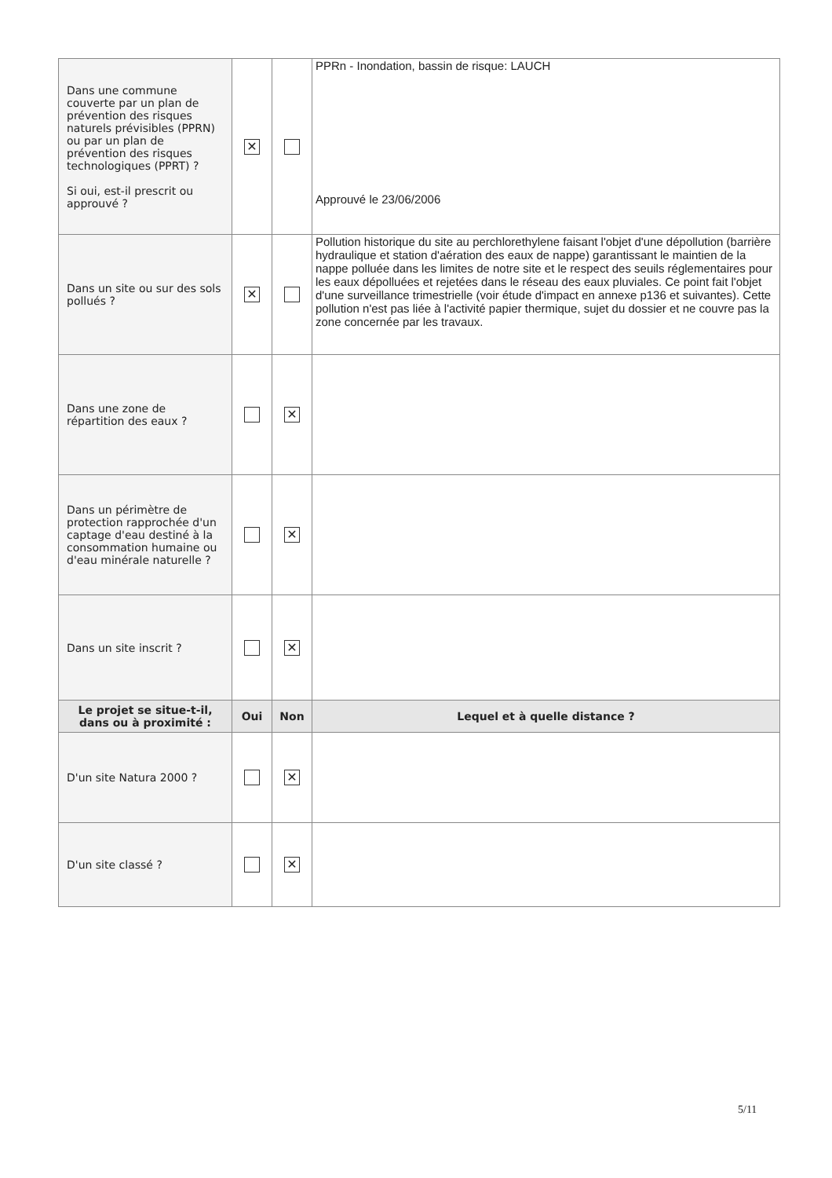| Dans une commune couverte par un plan de prévention des risques naturels prévisibles (PPRN) ou par un plan de prévention des risques technologiques (PPRT) ? Si oui, est-il prescrit ou approuvé ? | ✕ | | PPRn - Inondation, bassin de risque: LAUCH Approuvé le 23/06/2006 |
| Dans un site ou sur des sols pollués ? | ✕ | | Pollution historique du site au perchlorethylene faisant l'objet d'une dépollution (barrière hydraulique et station d'aération des eaux de nappe) garantissant le maintien de la nappe polluée dans les limites de notre site et le respect des seuils réglementaires pour les eaux dépolluées et rejetées dans le réseau des eaux pluviales. Ce point fait l'objet d'une surveillance trimestrielle (voir étude d'impact en annexe p136 et suivantes). Cette pollution n'est pas liée à l'activité papier thermique, sujet du dossier et ne couvre pas la zone concernée par les travaux. |
| Dans une zone de répartition des eaux ? | | ✕ | |
| Dans un périmètre de protection rapprochée d'un captage d'eau destiné à la consommation humaine ou d'eau minérale naturelle ? | | ✕ | |
| Dans un site inscrit ? | | ✕ | |
| Le projet se situe-t-il, dans ou à proximité : | Oui | Non | Lequel et à quelle distance ? |
| D'un site Natura 2000 ? | | ✕ | |
| D'un site classé ? | | ✕ | |
5/11